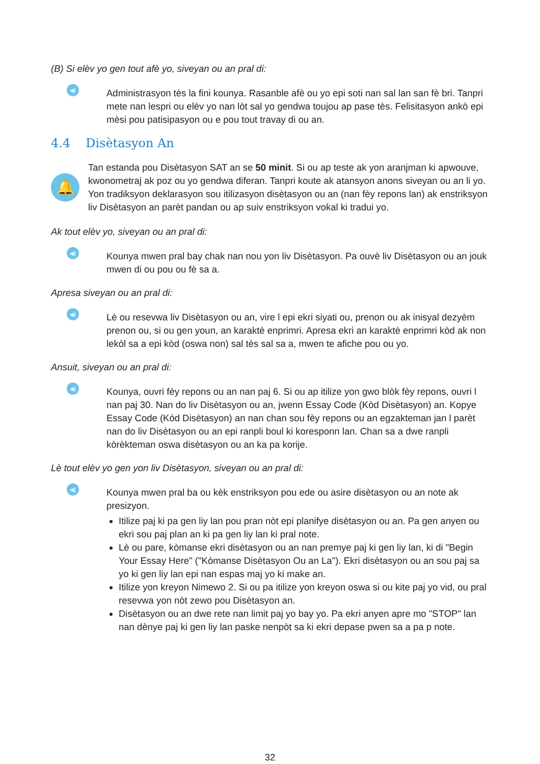(B) Si elèv yo gen tout afè yo, siveyan ou an pral di:
◀)
Administrasyon tès la fini kounya. Rasanble afè ou yo epi soti nan sal lan san fè bri. Tanpri mete nan lespri ou elèv yo nan lòt sal yo gendwa toujou ap pase tès. Felisitasyon ankò epi mèsi pou patisipasyon ou e pou tout travay di ou an.
4.4 Disètasyon An
🔔
Tan estanda pou Disètasyon SAT an se 50 minit. Si ou ap teste ak yon aranjman ki apwouve, kwonometraj ak poz ou yo gendwa diferan. Tanpri koute ak atansyon anons siveyan ou an li yo. Yon tradiksyon deklarasyon sou itilizasyon disètasyon ou an (nan fèy repons lan) ak enstriksyon liv Disètasyon an parèt pandan ou ap suiv enstriksyon vokal ki tradui yo.
Ak tout elèv yo, siveyan ou an pral di:
◀)
Kounya mwen pral bay chak nan nou yon liv Disètasyon. Pa ouvè liv Disètasyon ou an jouk mwen di ou pou ou fè sa a.
Apresa siveyan ou an pral di:
◀)
Lè ou resevwa liv Disètasyon ou an, vire l epi ekri siyati ou, prenon ou ak inisyal dezyèm prenon ou, si ou gen youn, an karaktè enprimri. Apresa ekri an karaktè enprimri kòd ak non lekòl sa a epi kòd (oswa non) sal tès sal sa a, mwen te afiche pou ou yo.
Ansuit, siveyan ou an pral di:
◀)
Kounya, ouvri fèy repons ou an nan paj 6. Si ou ap itilize yon gwo blòk fèy repons, ouvri l nan paj 30. Nan do liv Disètasyon ou an, jwenn Essay Code (Kòd Disètasyon) an. Kopye Essay Code (Kòd Disètasyon) an nan chan sou fèy repons ou an egzakteman jan l parèt nan do liv Disètasyon ou an epi ranpli boul ki koresponn lan. Chan sa a dwe ranpli kòrèkteman oswa disètasyon ou an ka pa korije.
Lè tout elèv yo gen yon liv Disètasyon, siveyan ou an pral di:
◀)
Kounya mwen pral ba ou kèk enstriksyon pou ede ou asire disètasyon ou an note ak presizyon.
Itilize paj ki pa gen liy lan pou pran nòt epi planifye disètasyon ou an. Pa gen anyen ou ekri sou paj plan an ki pa gen liy lan ki pral note.
Lè ou pare, kòmanse ekri disètasyon ou an nan premye paj ki gen liy lan, ki di "Begin Your Essay Here" ("Kòmanse Disètasyon Ou an La"). Ekri disètasyon ou an sou paj sa yo ki gen liy lan epi nan espas maj yo ki make an.
Itilize yon kreyon Nimewo 2. Si ou pa itilize yon kreyon oswa si ou kite paj yo vid, ou pral resevwa yon nòt zewo pou Disètasyon an.
Disètasyon ou an dwe rete nan limit paj yo bay yo. Pa ekri anyen apre mo "STOP" lan nan dènye paj ki gen liy lan paske nenpòt sa ki ekri depase pwen sa a pa p note.
32